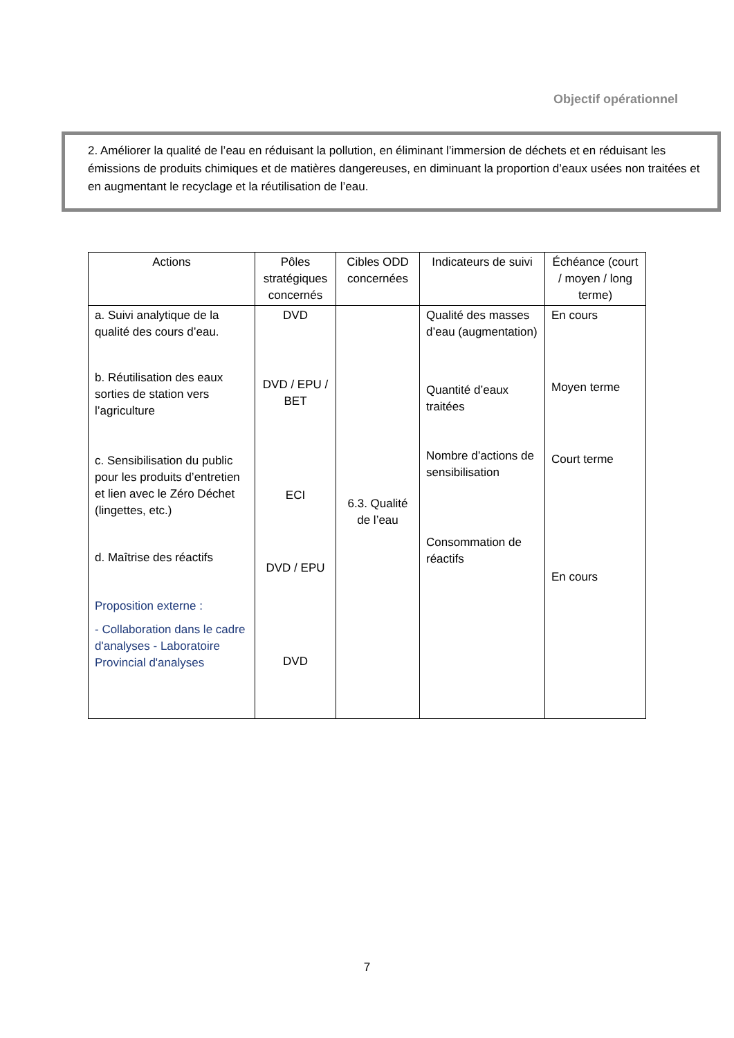Objectif opérationnel
2. Améliorer la qualité de l’eau en réduisant la pollution, en éliminant l’immersion de déchets et en réduisant les émissions de produits chimiques et de matières dangereuses, en diminuant la proportion d’eaux usées non traitées et en augmentant le recyclage et la réutilisation de l’eau.
| Actions | Pôles stratégiques concernés | Cibles ODD concernées | Indicateurs de suivi | Échéance (court / moyen / long terme) |
| --- | --- | --- | --- | --- |
| a. Suivi analytique de la qualité des cours d’eau. b. Réutilisation des eaux sorties de station vers l’agriculture c. Sensibilisation du public pour les produits d’entretien et lien avec le Zéro Déchet (lingettes, etc.) d. Maîtrise des réactifs Proposition externe : - Collaboration dans le cadre d'analyses - Laboratoire Provincial d'analyses | DVD DVD / EPU / BET ECI DVD / EPU DVD | 6.3. Qualité de l’eau | Qualité des masses d’eau (augmentation) Quantité d’eaux traitées Nombre d’actions de sensibilisation Consommation de réactifs | En cours Moyen terme Court terme En cours |
7